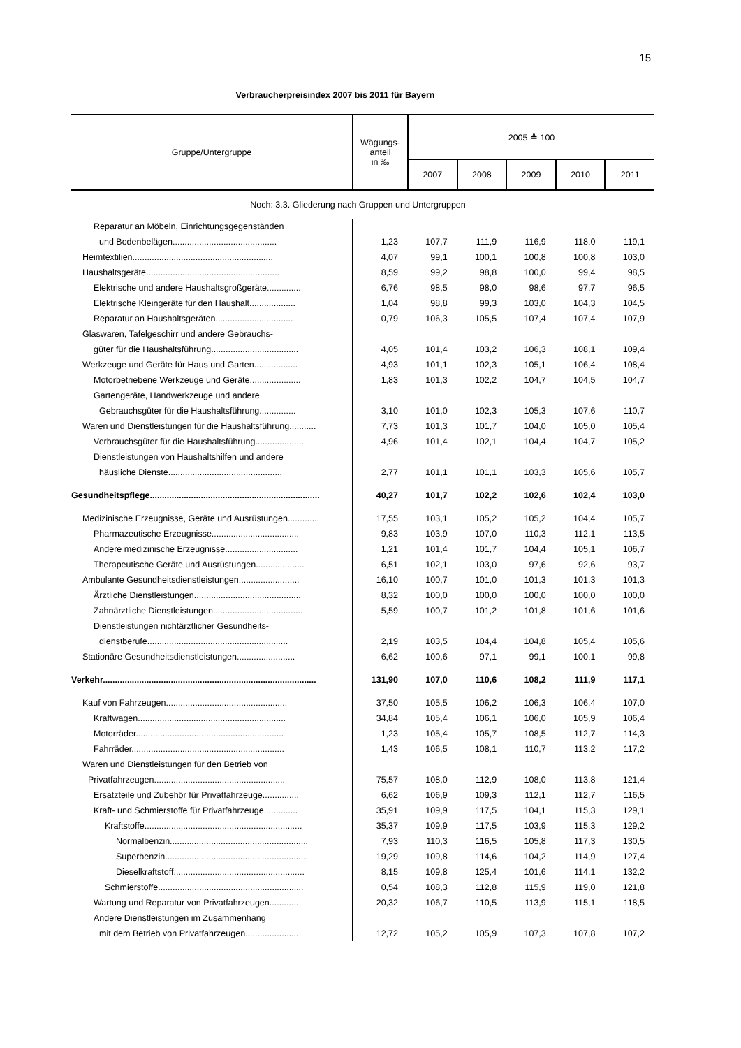15
Verbraucherpreisindex 2007 bis 2011 für Bayern
| Gruppe/Untergruppe | Wägungs- anteil in ‰ | 2005 ≙ 100 | | | | |
| --- | --- | --- | --- | --- | --- | --- |
| | | 2007 | 2008 | 2009 | 2010 | 2011 |
| Noch: 3.3. Gliederung nach Gruppen und Untergruppen | | | | | | |
| Reparatur an Möbeln, Einrichtungsgegenständen | | | | | | |
| und Bodenbelägen........................................... | 1,23 | 107,7 | 111,9 | 116,9 | 118,0 | 119,1 |
| Heimtextilien.......................................................... | 4,07 | 99,1 | 100,1 | 100,8 | 100,8 | 103,0 |
| Haushaltsgeräte....................................................... | 8,59 | 99,2 | 98,8 | 100,0 | 99,4 | 98,5 |
| Elektrische und andere Haushaltsgroßgeräte.............. | 6,76 | 98,5 | 98,0 | 98,6 | 97,7 | 96,5 |
| Elektrische Kleingeräte für den Haushalt................... | 1,04 | 98,8 | 99,3 | 103,0 | 104,3 | 104,5 |
| Reparatur an Haushaltsgeräten................................ | 0,79 | 106,3 | 105,5 | 107,4 | 107,4 | 107,9 |
| Glaswaren, Tafelgeschirr und andere Gebrauchs- | | | | | | |
| güter für die Haushaltsführung.................................... | 4,05 | 101,4 | 103,2 | 106,3 | 108,1 | 109,4 |
| Werkzeuge und Geräte für Haus und Garten.................. | 4,93 | 101,1 | 102,3 | 105,1 | 106,4 | 108,4 |
| Motorbetriebene Werkzeuge und Geräte..................... | 1,83 | 101,3 | 102,2 | 104,7 | 104,5 | 104,7 |
| Gartengeräte, Handwerkzeuge und andere | | | | | | |
| Gebrauchsgüter für die Haushaltsführung............... | 3,10 | 101,0 | 102,3 | 105,3 | 107,6 | 110,7 |
| Waren und Dienstleistungen für die Haushaltsführung........... | 7,73 | 101,3 | 101,7 | 104,0 | 105,0 | 105,4 |
| Verbrauchsgüter für die Haushaltsführung.................... | 4,96 | 101,4 | 102,1 | 104,4 | 104,7 | 105,2 |
| Dienstleistungen von Haushaltshilfen und andere | | | | | | |
| häusliche Dienste............................................... | 2,77 | 101,1 | 101,1 | 103,3 | 105,6 | 105,7 |
| Gesundheitspflege...................................................................... | 40,27 | 101,7 | 102,2 | 102,6 | 102,4 | 103,0 |
| Medizinische Erzeugnisse, Geräte und Ausrüstungen............. | 17,55 | 103,1 | 105,2 | 105,2 | 104,4 | 105,7 |
| Pharmazeutische Erzeugnisse.................................... | 9,83 | 103,9 | 107,0 | 110,3 | 112,1 | 113,5 |
| Andere medizinische Erzeugnisse.............................. | 1,21 | 101,4 | 101,7 | 104,4 | 105,1 | 106,7 |
| Therapeutische Geräte und Ausrüstungen.................... | 6,51 | 102,1 | 103,0 | 97,6 | 92,6 | 93,7 |
| Ambulante Gesundheitsdienstleistungen......................... | 16,10 | 100,7 | 101,0 | 101,3 | 101,3 | 101,3 |
| Ärztliche Dienstleistungen............................................ | 8,32 | 100,0 | 100,0 | 100,0 | 100,0 | 100,0 |
| Zahnärztliche Dienstleistungen..................................... | 5,59 | 100,7 | 101,2 | 101,8 | 101,6 | 101,6 |
| Dienstleistungen nichtärztlicher Gesundheits- | | | | | | |
| dienstberufe.......................................................... | 2,19 | 103,5 | 104,4 | 104,8 | 105,4 | 105,6 |
| Stationäre Gesundheitsdienstleistungen........................ | 6,62 | 100,6 | 97,1 | 99,1 | 100,1 | 99,8 |
| Verkehr........................................................................................ | 131,90 | 107,0 | 110,6 | 108,2 | 111,9 | 117,1 |
| Kauf von Fahrzeugen.................................................. | 37,50 | 105,5 | 106,2 | 106,3 | 106,4 | 107,0 |
| Kraftwagen............................................................. | 34,84 | 105,4 | 106,1 | 106,0 | 105,9 | 106,4 |
| Motorräder............................................................. | 1,23 | 105,4 | 105,7 | 108,5 | 112,7 | 114,3 |
| Fahrräder............................................................... | 1,43 | 106,5 | 108,1 | 110,7 | 113,2 | 117,2 |
| Waren und Dienstleistungen für den Betrieb von | | | | | | |
| Privatfahrzeugen...................................................... | 75,57 | 108,0 | 112,9 | 108,0 | 113,8 | 121,4 |
| Ersatzteile und Zubehör für Privatfahrzeuge............... | 6,62 | 106,9 | 109,3 | 112,1 | 112,7 | 116,5 |
| Kraft- und Schmierstoffe für Privatfahrzeuge.............. | 35,91 | 109,9 | 117,5 | 104,1 | 115,3 | 129,1 |
| Kraftstoffe................................................................. | 35,37 | 109,9 | 117,5 | 103,9 | 115,3 | 129,2 |
| Normalbenzin......................................................... | 7,93 | 110,3 | 116,5 | 105,8 | 117,3 | 130,5 |
| Superbenzin........................................................... | 19,29 | 109,8 | 114,6 | 104,2 | 114,9 | 127,4 |
| Dieselkraftstoff...................................................... | 8,15 | 109,8 | 125,4 | 101,6 | 114,1 | 132,2 |
| Schmierstoffe............................................................ | 0,54 | 108,3 | 112,8 | 115,9 | 119,0 | 121,8 |
| Wartung und Reparatur von Privatfahrzeugen............ | 20,32 | 106,7 | 110,5 | 113,9 | 115,1 | 118,5 |
| Andere Dienstleistungen im Zusammenhang | | | | | | |
| mit dem Betrieb von Privatfahrzeugen...................... | 12,72 | 105,2 | 105,9 | 107,3 | 107,8 | 107,2 |